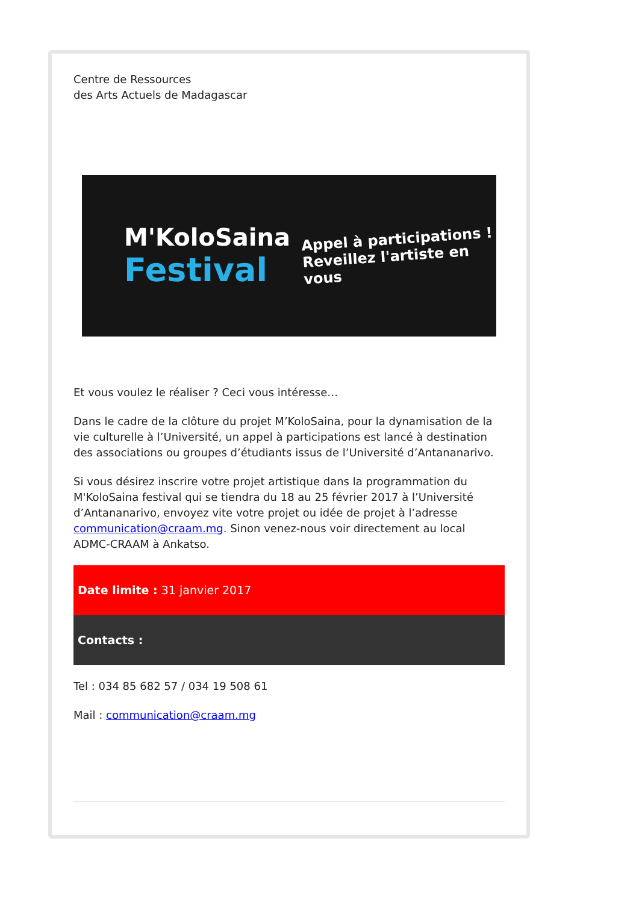Centre de Ressources
des Arts Actuels de Madagascar
M'KoloSaina
Festival
Appel à participations !
Reveillez l'artiste en vous
Et vous voulez le réaliser ? Ceci vous intéresse…
Dans le cadre de la clôture du projet M’KoloSaina, pour la dynamisation de la vie culturelle à l’Université, un appel à participations est lancé à destination des associations ou groupes d’étudiants issus de l’Université d’Antananarivo.
Si vous désirez inscrire votre projet artistique dans la programmation du M'KoloSaina festival qui se tiendra du 18 au 25 février 2017 à l’Université d’Antananarivo, envoyez vite votre projet ou idée de projet à l’adresse communication@craam.mg. Sinon venez-nous voir directement au local ADMC-CRAAM à Ankatso.
Date limite : 31 janvier 2017
Contacts :
Tel : 034 85 682 57 / 034 19 508 61
Mail : communication@craam.mg